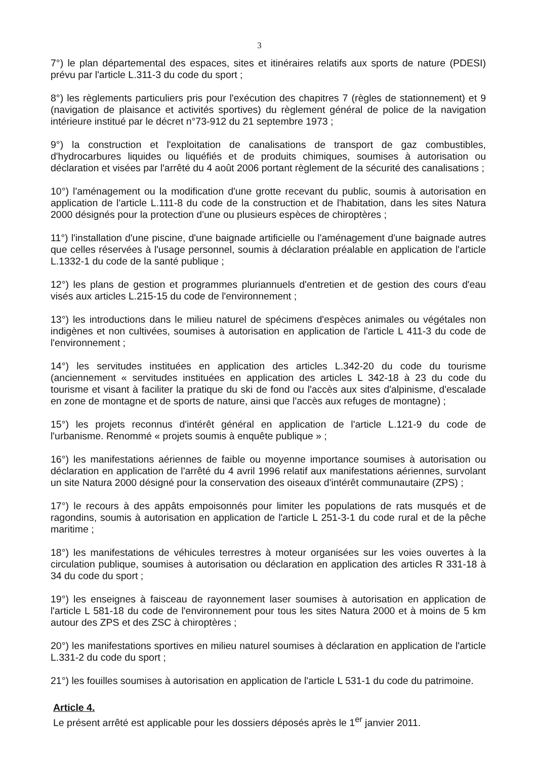3
7°) le plan départemental des espaces, sites et itinéraires relatifs aux sports de nature (PDESI) prévu par l'article L.311-3 du code du sport ;
8°) les règlements particuliers pris pour l'exécution des chapitres 7 (règles de stationnement) et 9 (navigation de plaisance et activités sportives) du règlement général de police de la navigation intérieure institué par le décret n°73-912 du 21 septembre 1973 ;
9°) la construction et l'exploitation de canalisations de transport de gaz combustibles, d'hydrocarbures liquides ou liquéfiés et de produits chimiques, soumises à autorisation ou déclaration et visées par l'arrêté du 4 août 2006 portant règlement de la sécurité des canalisations ;
10°) l'aménagement ou la modification d'une grotte recevant du public, soumis à autorisation en application de l'article L.111-8 du code de la construction et de l'habitation, dans les sites Natura 2000 désignés pour la protection d'une ou plusieurs espèces de chiroptères ;
11°) l'installation d'une piscine, d'une baignade artificielle ou l'aménagement d'une baignade autres que celles réservées à l'usage personnel, soumis à déclaration préalable en application de l'article L.1332-1 du code de la santé publique ;
12°) les plans de gestion et programmes pluriannuels d'entretien et de gestion des cours d'eau visés aux articles L.215-15 du code de l'environnement ;
13°) les introductions dans le milieu naturel de spécimens d'espèces animales ou végétales non indigènes et non cultivées, soumises à autorisation en application de l'article L 411-3 du code de l'environnement ;
14°) les servitudes instituées en application des articles L.342-20 du code du tourisme (anciennement « servitudes instituées en application des articles L 342-18 à 23 du code du tourisme et visant à faciliter la pratique du ski de fond ou l'accès aux sites d'alpinisme, d'escalade en zone de montagne et de sports de nature, ainsi que l'accès aux refuges de montagne) ;
15°) les projets reconnus d'intérêt général en application de l'article L.121-9 du code de l'urbanisme. Renommé « projets soumis à enquête publique » ;
16°) les manifestations aériennes de faible ou moyenne importance soumises à autorisation ou déclaration en application de l'arrêté du 4 avril 1996 relatif aux manifestations aériennes, survolant un site Natura 2000 désigné pour la conservation des oiseaux d'intérêt communautaire (ZPS) ;
17°) le recours à des appâts empoisonnés pour limiter les populations de rats musqués et de ragondins, soumis à autorisation en application de l'article L 251-3-1 du code rural et de la pêche maritime ;
18°) les manifestations de véhicules terrestres à moteur organisées sur les voies ouvertes à la circulation publique, soumises à autorisation ou déclaration en application des articles R 331-18 à 34 du code du sport ;
19°) les enseignes à faisceau de rayonnement laser soumises à autorisation en application de l'article L 581-18 du code de l'environnement pour tous les sites Natura 2000 et à moins de 5 km autour des ZPS et des ZSC à chiroptères ;
20°) les manifestations sportives en milieu naturel soumises à déclaration en application de l'article L.331-2 du code du sport ;
21°) les fouilles soumises à autorisation en application de l'article L 531-1 du code du patrimoine.
Article 4.
Le présent arrêté est applicable pour les dossiers déposés après le 1<sup>er</sup> janvier 2011.